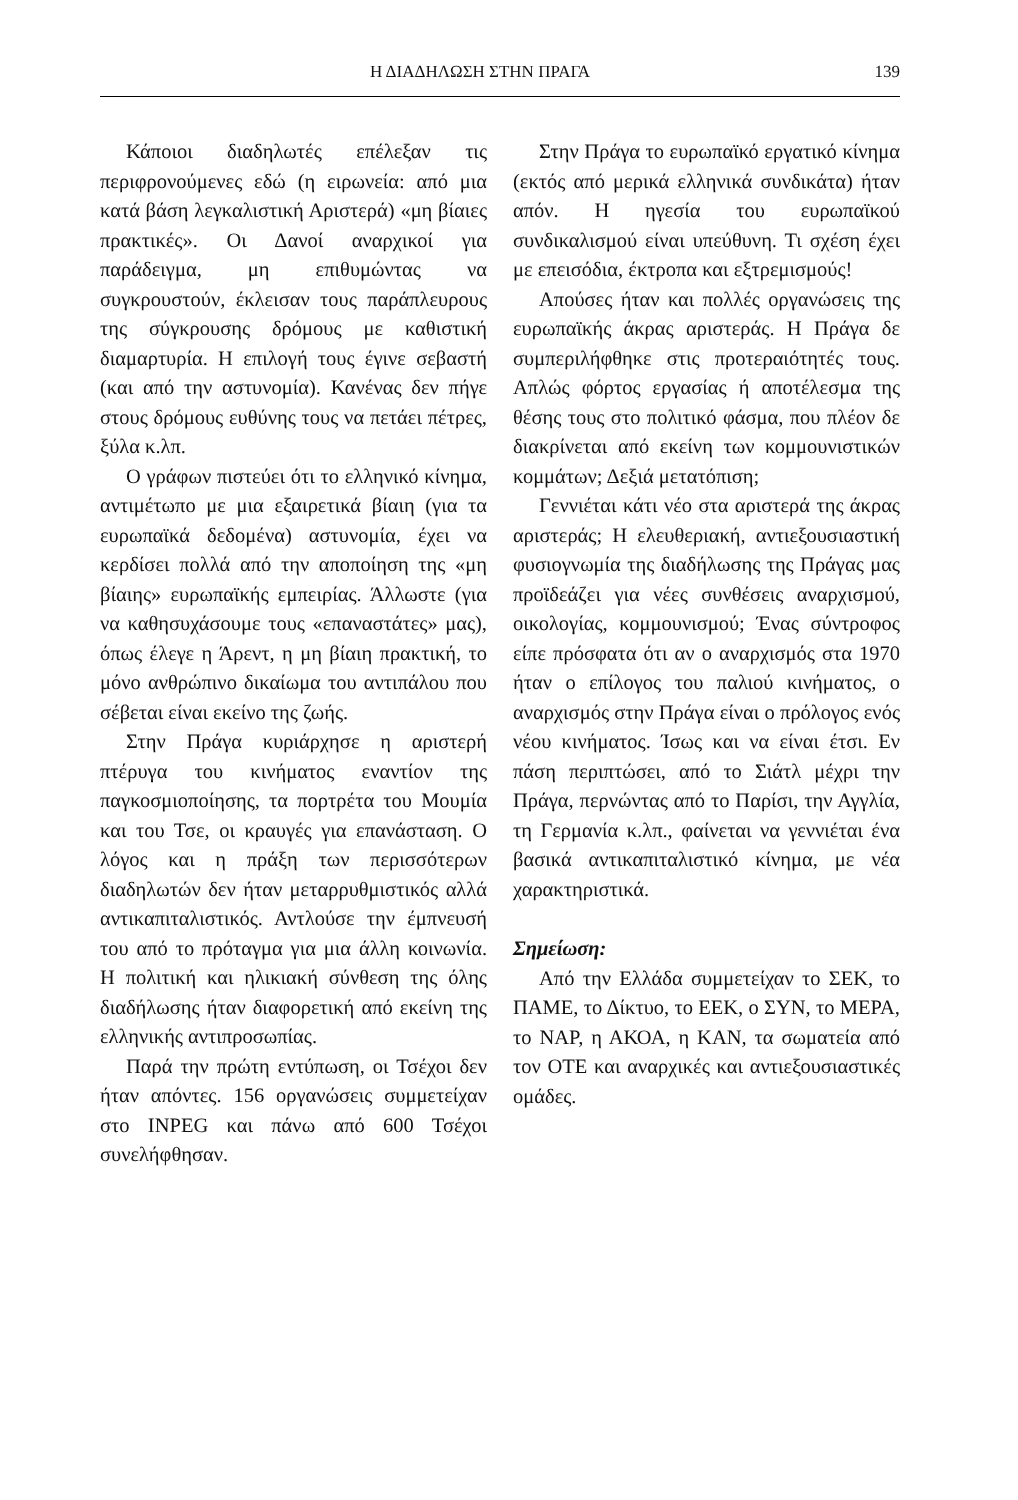Η ΔΙΑΔΗΛΩΣΗ ΣΤΗΝ ΠΡΑΓΑ 139
Κάποιοι διαδηλωτές επέλεξαν τις περιφρονούμενες εδώ (η ειρωνεία: από μια κατά βάση λεγκαλιστική Αριστερά) «μη βίαιες πρακτικές». Οι Δανοί αναρχικοί για παράδειγμα, μη επιθυμώντας να συγκρουστούν, έκλεισαν τους παράπλευρους της σύγκρουσης δρόμους με καθιστική διαμαρτυρία. Η επιλογή τους έγινε σεβαστή (και από την αστυνομία). Κανένας δεν πήγε στους δρόμους ευθύνης τους να πετάει πέτρες, ξύλα κ.λπ.
Ο γράφων πιστεύει ότι το ελληνικό κίνημα, αντιμέτωπο με μια εξαιρετικά βίαιη (για τα ευρωπαϊκά δεδομένα) αστυνομία, έχει να κερδίσει πολλά από την αποποίηση της «μη βίαιης» ευρωπαϊκής εμπειρίας. Άλλωστε (για να καθησυχάσουμε τους «επαναστάτες» μας), όπως έλεγε η Άρεντ, η μη βίαιη πρακτική, το μόνο ανθρώπινο δικαίωμα του αντιπάλου που σέβεται είναι εκείνο της ζωής.
Στην Πράγα κυριάρχησε η αριστερή πτέρυγα του κινήματος εναντίον της παγκοσμιοποίησης, τα πορτρέτα του Μουμία και του Τσε, οι κραυγές για επανάσταση. Ο λόγος και η πράξη των περισσότερων διαδηλωτών δεν ήταν μεταρρυθμιστικός αλλά αντικαπιταλιστικός. Αντλούσε την έμπνευσή του από το πρόταγμα για μια άλλη κοινωνία. Η πολιτική και ηλικιακή σύνθεση της όλης διαδήλωσης ήταν διαφορετική από εκείνη της ελληνικής αντιπροσωπίας.
Παρά την πρώτη εντύπωση, οι Τσέχοι δεν ήταν απόντες. 156 οργανώσεις συμμετείχαν στο INPEG και πάνω από 600 Τσέχοι συνελήφθησαν.
Στην Πράγα το ευρωπαϊκό εργατικό κίνημα (εκτός από μερικά ελληνικά συνδικάτα) ήταν απόν. Η ηγεσία του ευρωπαϊκού συνδικαλισμού είναι υπεύθυνη. Τι σχέση έχει με επεισόδια, έκτροπα και εξτρεμισμούς!
Απούσες ήταν και πολλές οργανώσεις της ευρωπαϊκής άκρας αριστεράς. Η Πράγα δε συμπεριλήφθηκε στις προτεραιότητές τους. Απλώς φόρτος εργασίας ή αποτέλεσμα της θέσης τους στο πολιτικό φάσμα, που πλέον δε διακρίνεται από εκείνη των κομμουνιστικών κομμάτων; Δεξιά μετατόπιση;
Γεννιέται κάτι νέο στα αριστερά της άκρας αριστεράς; Η ελευθεριακή, αντιεξουσιαστική φυσιογνωμία της διαδήλωσης της Πράγας μας προϊδεάζει για νέες συνθέσεις αναρχισμού, οικολογίας, κομμουνισμού; Ένας σύντροφος είπε πρόσφατα ότι αν ο αναρχισμός στα 1970 ήταν ο επίλογος του παλιού κινήματος, ο αναρχισμός στην Πράγα είναι ο πρόλογος ενός νέου κινήματος. Ίσως και να είναι έτσι. Εν πάση περιπτώσει, από το Σιάτλ μέχρι την Πράγα, περνώντας από το Παρίσι, την Αγγλία, τη Γερμανία κ.λπ., φαίνεται να γεννιέται ένα βασικά αντικαπιταλιστικό κίνημα, με νέα χαρακτηριστικά.
Σημείωση:
Από την Ελλάδα συμμετείχαν το ΣΕΚ, το ΠΑΜΕ, το Δίκτυο, το ΕΕΚ, ο ΣΥΝ, το ΜΕΡΑ, το ΝΑΡ, η ΑΚΟΑ, η ΚΑΝ, τα σωματεία από τον ΟΤΕ και αναρχικές και αντιεξουσιαστικές ομάδες.